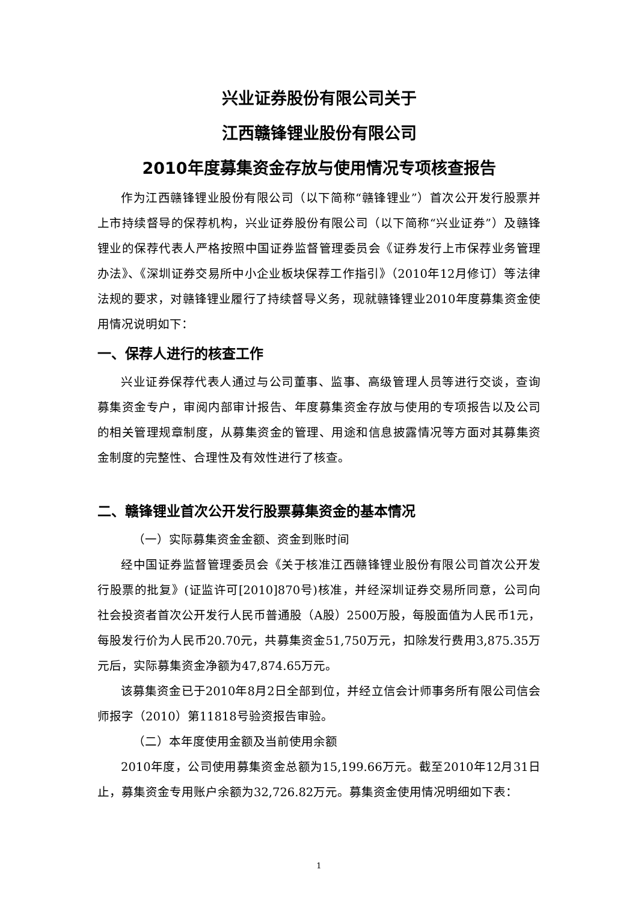兴业证券股份有限公司关于
江西赣锋锂业股份有限公司
2010年度募集资金存放与使用情况专项核查报告
作为江西赣锋锂业股份有限公司（以下简称“赣锋锂业”）首次公开发行股票并上市持续督导的保荐机构，兴业证券股份有限公司（以下简称“兴业证券”）及赣锋锂业的保荐代表人严格按照中国证券监督管理委员会《证券发行上市保荐业务管理办法》、《深圳证券交易所中小企业板块保荐工作指引》（2010年12月修订）等法律法规的要求，对赣锋锂业履行了持续督导义务，现就赣锋锂业2010年度募集资金使用情况说明如下：
一、保荐人进行的核查工作
兴业证券保荐代表人通过与公司董事、监事、高级管理人员等进行交谈，查询募集资金专户，审阅内部审计报告、年度募集资金存放与使用的专项报告以及公司的相关管理规章制度，从募集资金的管理、用途和信息披露情况等方面对其募集资金制度的完整性、合理性及有效性进行了核查。
二、赣锋锂业首次公开发行股票募集资金的基本情况
（一）实际募集资金金额、资金到账时间
经中国证券监督管理委员会《关于核准江西赣锋锂业股份有限公司首次公开发行股票的批复》(证监许可[2010]870号)核准，并经深圳证券交易所同意，公司向社会投资者首次公开发行人民币普通股（A股）2500万股，每股面值为人民币1元，每股发行价为人民币20.70元，共募集资金51,750万元，扣除发行费用3,875.35万元后，实际募集资金净额为47,874.65万元。
该募集资金已于2010年8月2日全部到位，并经立信会计师事务所有限公司信会师报字（2010）第11818号验资报告审验。
（二）本年度使用金额及当前使用余额
2010年度，公司使用募集资金总额为15,199.66万元。截至2010年12月31日止，募集资金专用账户余额为32,726.82万元。募集资金使用情况明细如下表：
1